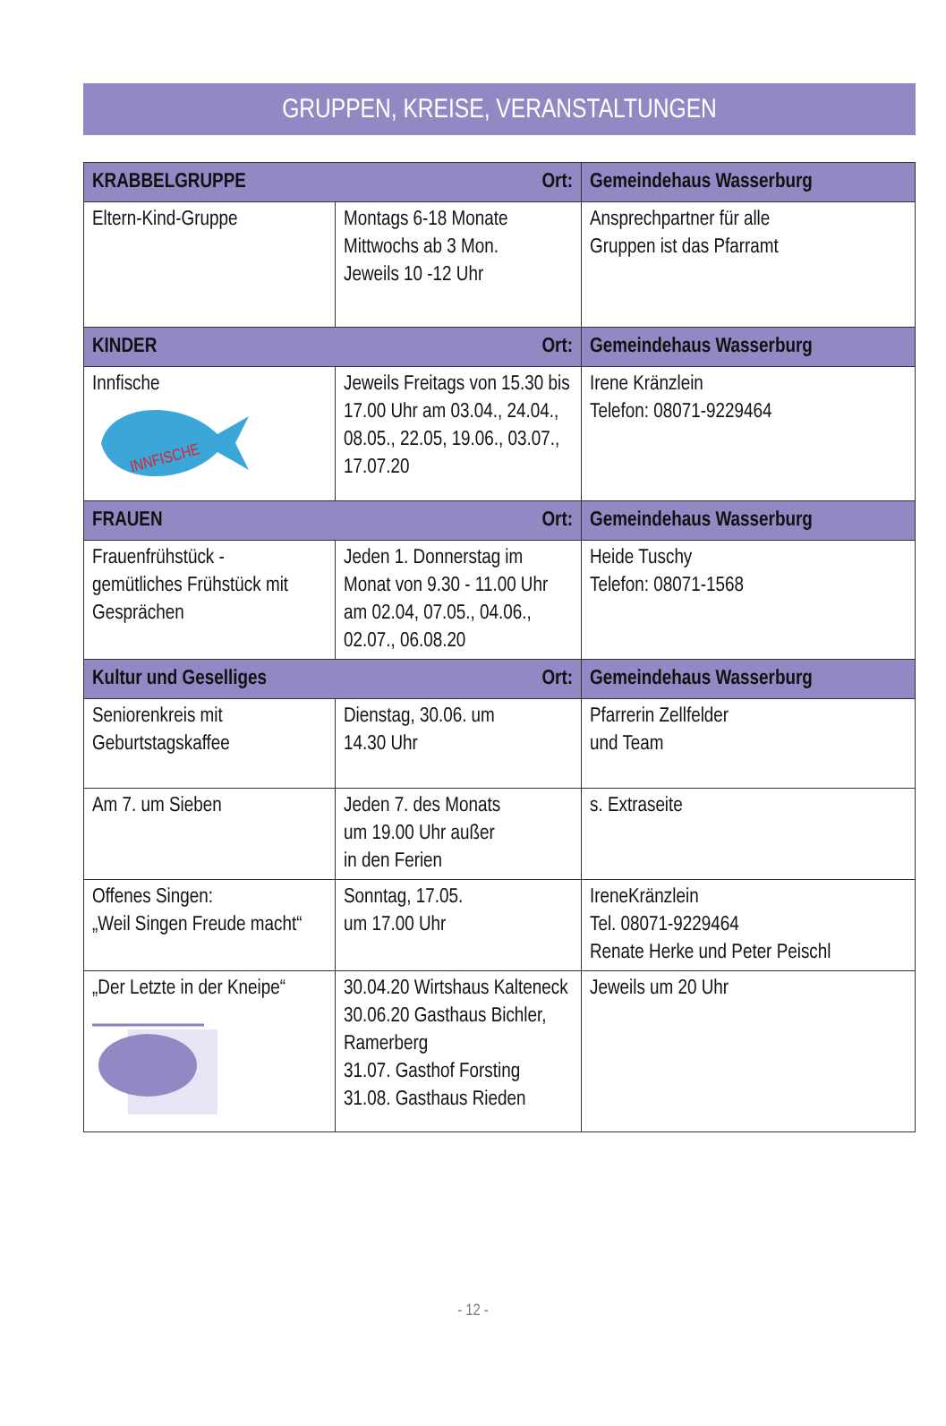GRUPPEN, KREISE, VERANSTALTUNGEN
| KRABBELGRUPPE Ort: | | Gemeindehaus Wasserburg |
| Eltern-Kind-Gruppe | Montags 6-18 Monate Mittwochs ab 3 Mon. Jeweils 10 -12 Uhr | Ansprechpartner für alle Gruppen ist das Pfarramt |
| KINDER Ort: | | Gemeindehaus Wasserburg |
| Innfische INNFISCHE | Jeweils Freitags von 15.30 bis 17.00 Uhr am 03.04., 24.04., 08.05., 22.05, 19.06., 03.07., 17.07.20 | Irene Kränzlein Telefon: 08071-9229464 |
| FRAUEN Ort: | | Gemeindehaus Wasserburg |
| Frauenfrühstück - gemütliches Frühstück mit Gesprächen | Jeden 1. Donnerstag im Monat von 9.30 - 11.00 Uhr am 02.04, 07.05., 04.06., 02.07., 06.08.20 | Heide Tuschy Telefon: 08071-1568 |
| Kultur und Geselliges Ort: | | Gemeindehaus Wasserburg |
| Seniorenkreis mit Geburtstagskaffee | Dienstag, 30.06. um 14.30 Uhr | Pfarrerin Zellfelder und Team |
| Am 7. um Sieben | Jeden 7. des Monats um 19.00 Uhr außer in den Ferien | s. Extraseite |
| Offenes Singen: „Weil Singen Freude macht“ | Sonntag, 17.05. um 17.00 Uhr | IreneKränzlein Tel. 08071-9229464 Renate Herke und Peter Peischl |
| „Der Letzte in der Kneipe“ | 30.04.20 Wirtshaus Kalteneck 30.06.20 Gasthaus Bichler, Ramerberg 31.07. Gasthof Forsting 31.08. Gasthaus Rieden | Jeweils um 20 Uhr |
- 12 -